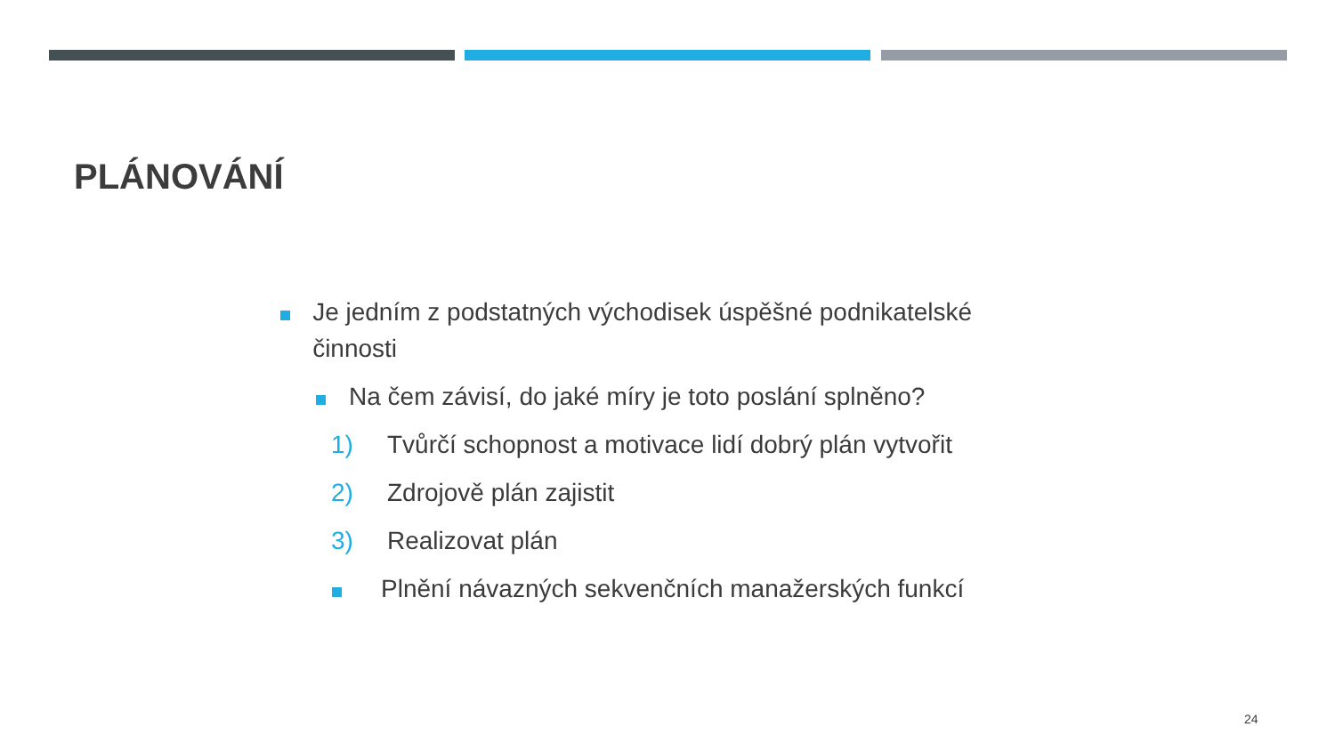PLÁNOVÁNÍ
Je jedním z podstatných východisek úspěšné podnikatelské činnosti
Na čem závisí, do jaké míry je toto poslání splněno?
1) Tvůrčí schopnost a motivace lidí dobrý plán vytvořit
2) Zdrojově plán zajistit
3) Realizovat plán
Plnění návazných sekvenčních manažerských funkcí
24